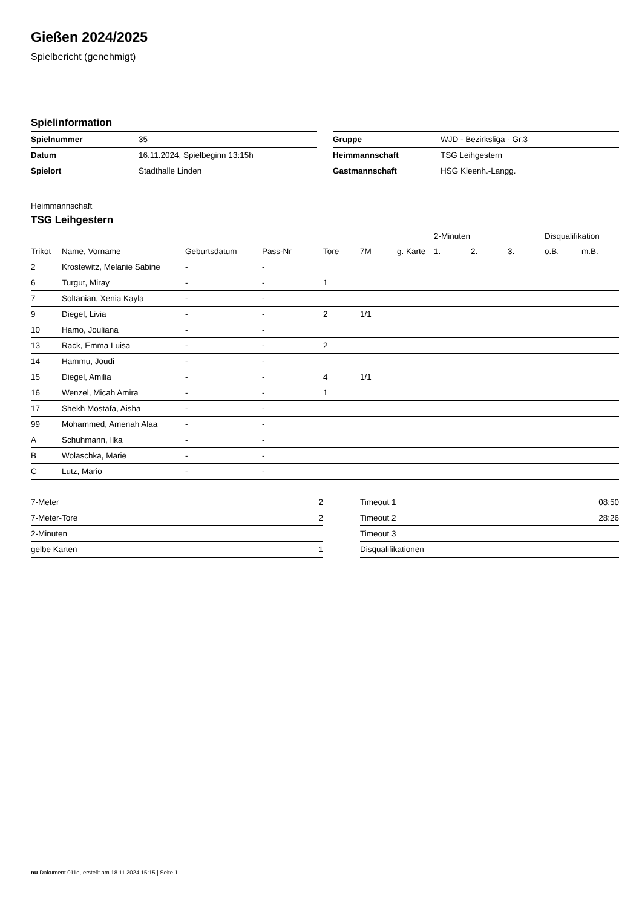Gießen 2024/2025
Spielbericht (genehmigt)
Spielinformation
| Spielnummer | 35 |
| Datum | 16.11.2024, Spielbeginn 13:15h |
| Spielort | Stadthalle Linden |
| Gruppe | WJD - Bezirksliga - Gr.3 |
| Heimmannschaft | TSG Leihgestern |
| Gastmannschaft | HSG Kleenh.-Langg. |
Heimmannschaft
TSG Leihgestern
| | | | | | | | 2-Minuten | | | Disqualifikation | |
| Trikot | Name, Vorname | Geburtsdatum | Pass-Nr | Tore | 7M | g. Karte | 1. | 2. | 3. | o.B. | m.B. |
| 2 | Krostewitz, Melanie Sabine | - | - | | | | | | | | |
| 6 | Turgut, Miray | - | - | 1 | | | | | | | |
| 7 | Soltanian, Xenia Kayla | - | - | | | | | | | | |
| 9 | Diegel, Livia | - | - | 2 | 1/1 | | | | | | |
| 10 | Hamo, Jouliana | - | - | | | | | | | | |
| 13 | Rack, Emma Luisa | - | - | 2 | | | | | | | |
| 14 | Hammu, Joudi | - | - | | | | | | | | |
| 15 | Diegel, Amilia | - | - | 4 | 1/1 | | | | | | |
| 16 | Wenzel, Micah Amira | - | - | 1 | | | | | | | |
| 17 | Shekh Mostafa, Aisha | - | - | | | | | | | | |
| 99 | Mohammed, Amenah Alaa | - | - | | | | | | | | |
| A | Schuhmann, Ilka | - | - | | | | | | | | |
| B | Wolaschka, Marie | - | - | | | | | | | | |
| C | Lutz, Mario | - | - | | | | | | | | |
| 7-Meter | 2 |
| 7-Meter-Tore | 2 |
| 2-Minuten | |
| gelbe Karten | 1 |
| Timeout 1 | 08:50 |
| Timeout 2 | 28:26 |
| Timeout 3 | |
| Disqualifikationen | |
nu.Dokument 011e, erstellt am 18.11.2024 15:15 | Seite 1